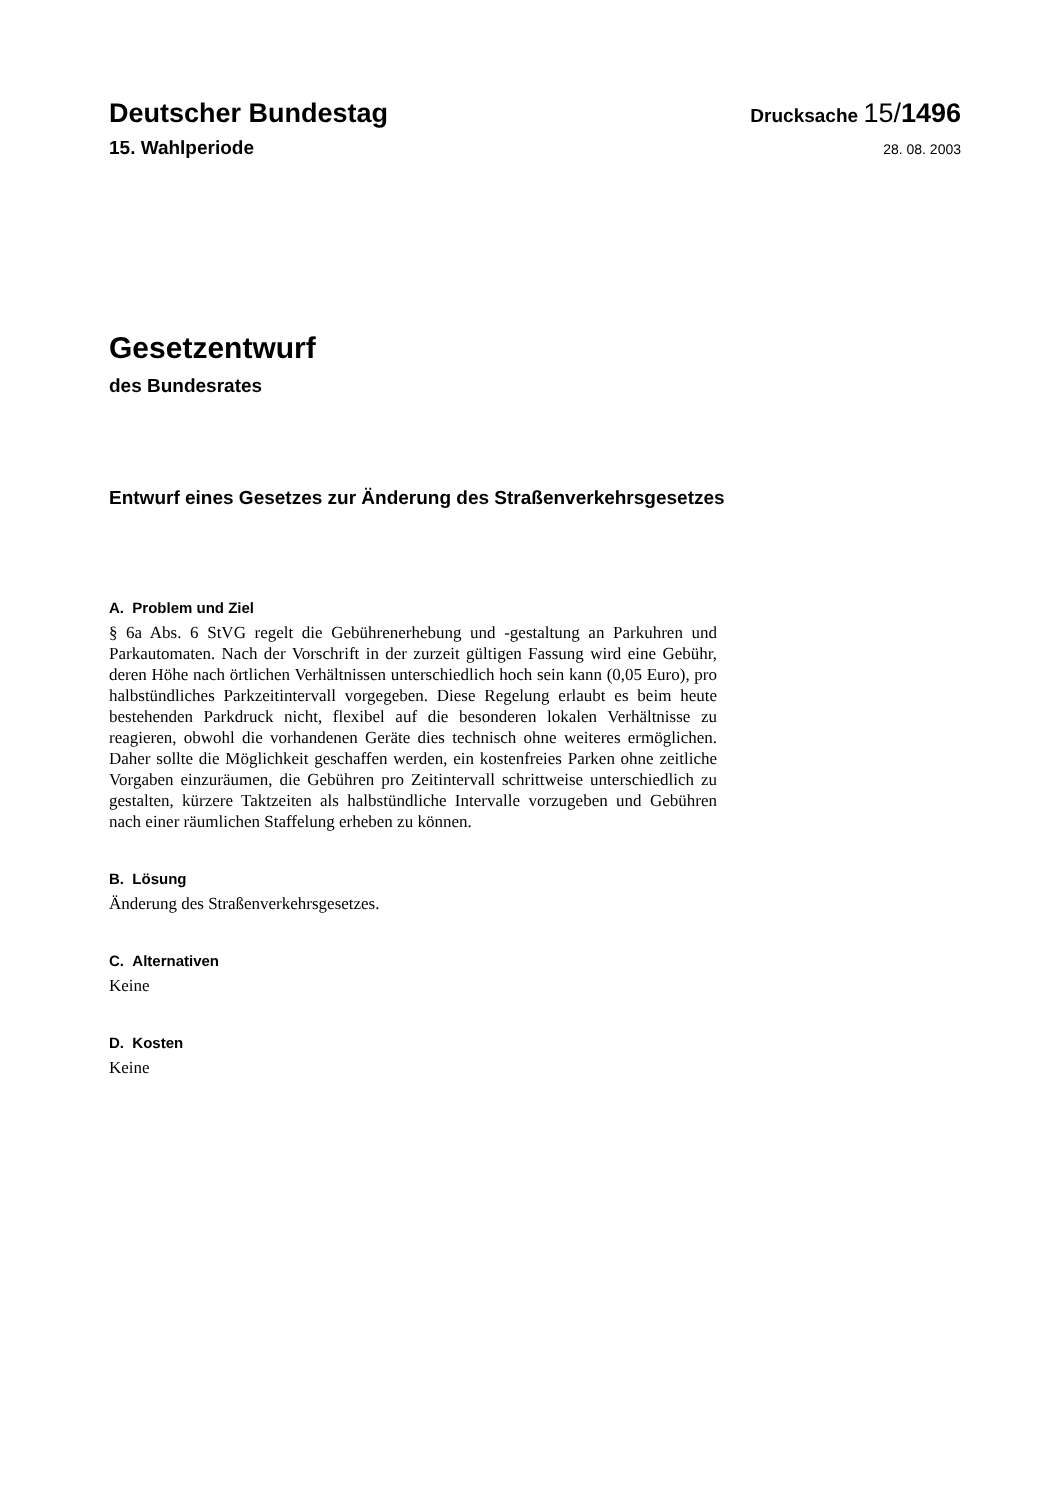Deutscher Bundestag
Drucksache 15/1496
15. Wahlperiode
28. 08. 2003
Gesetzentwurf
des Bundesrates
Entwurf eines Gesetzes zur Änderung des Straßenverkehrsgesetzes
A. Problem und Ziel
§ 6a Abs. 6 StVG regelt die Gebührenerhebung und -gestaltung an Parkuhren und Parkautomaten. Nach der Vorschrift in der zurzeit gültigen Fassung wird eine Gebühr, deren Höhe nach örtlichen Verhältnissen unterschiedlich hoch sein kann (0,05 Euro), pro halbstündliches Parkzeitintervall vorgegeben. Diese Regelung erlaubt es beim heute bestehenden Parkdruck nicht, flexibel auf die besonderen lokalen Verhältnisse zu reagieren, obwohl die vorhandenen Geräte dies technisch ohne weiteres ermöglichen. Daher sollte die Möglichkeit geschaffen werden, ein kostenfreies Parken ohne zeitliche Vorgaben einzuräumen, die Gebühren pro Zeitintervall schrittweise unterschiedlich zu gestalten, kürzere Taktzeiten als halbstündliche Intervalle vorzugeben und Gebühren nach einer räumlichen Staffelung erheben zu können.
B. Lösung
Änderung des Straßenverkehrsgesetzes.
C. Alternativen
Keine
D. Kosten
Keine